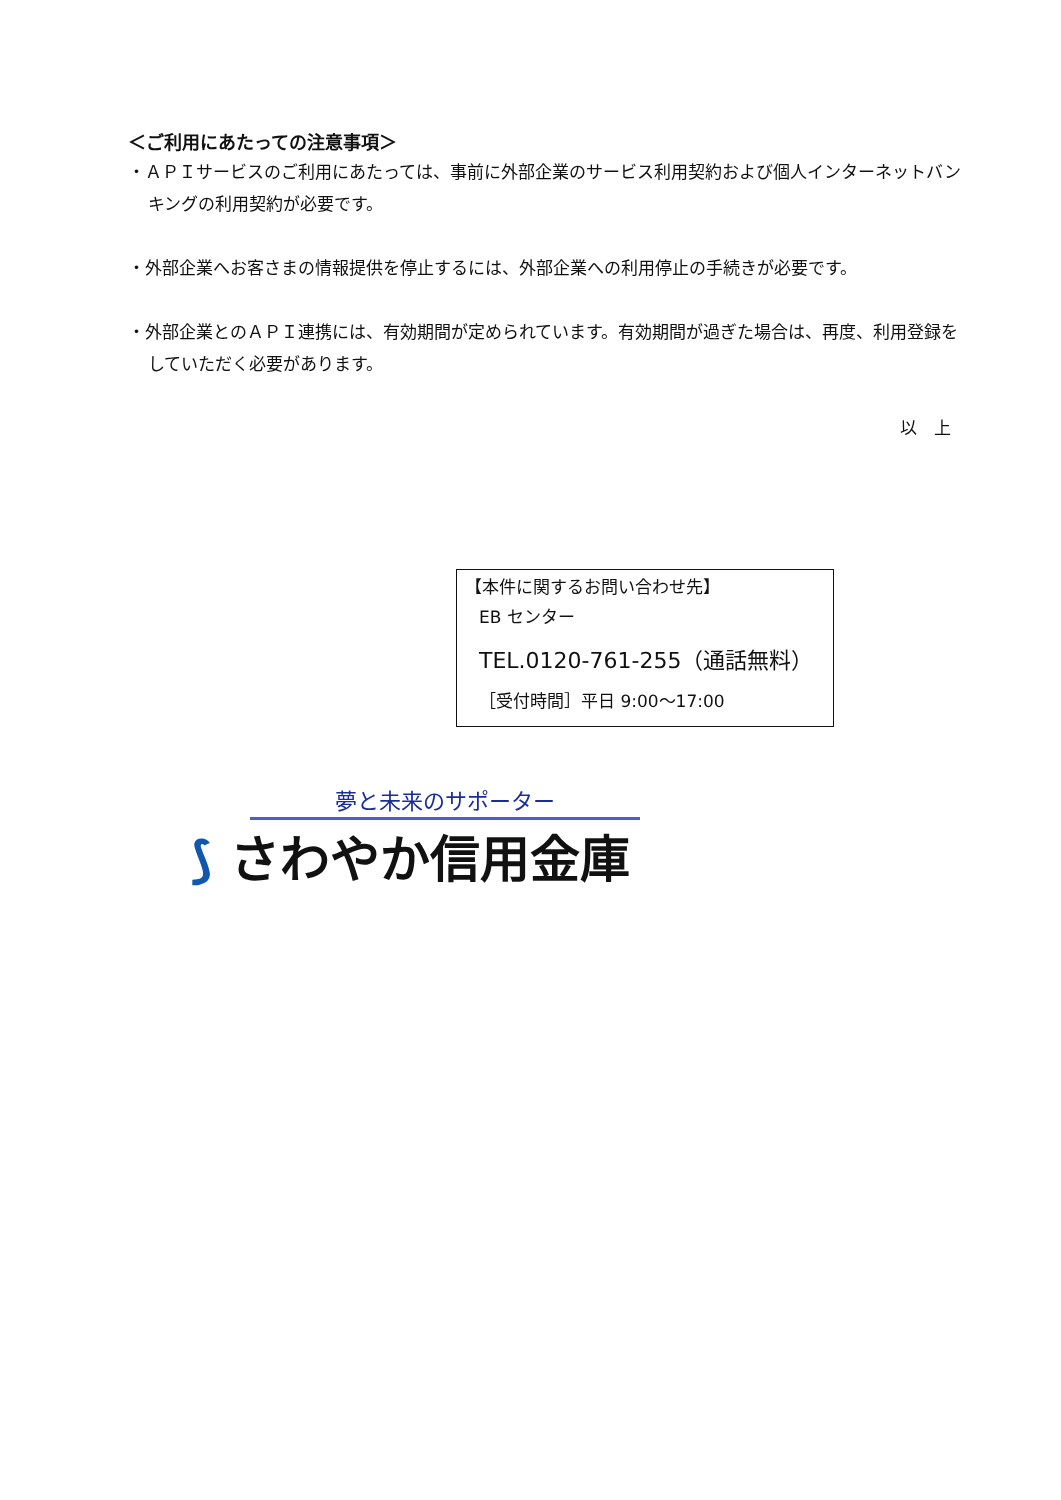＜ご利用にあたっての注意事項＞
・ＡＰＩサービスのご利用にあたっては、事前に外部企業のサービス利用契約および個人インターネットバンキングの利用契約が必要です。
・外部企業へお客さまの情報提供を停止するには、外部企業への利用停止の手続きが必要です。
・外部企業とのＡＰＩ連携には、有効期間が定められています。有効期間が過ぎた場合は、再度、利用登録をしていただく必要があります。
以　上
【本件に関するお問い合わせ先】
EB センター
TEL.0120-761-255（通話無料）
［受付時間］平日 9:00～17:00
夢と未来のサポーター
⟆ さわやか信用金庫